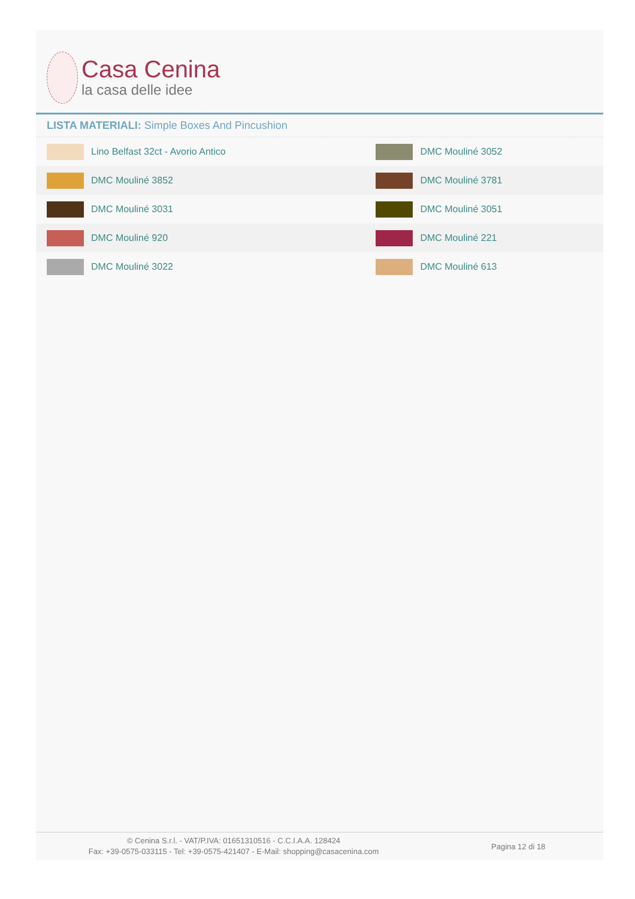Casa Cenina
la casa delle idee
LISTA MATERIALI: Simple Boxes And Pincushion
| Lino Belfast 32ct - Avorio Antico | DMC Mouliné 3052 |
| DMC Mouliné 3852 | DMC Mouliné 3781 |
| DMC Mouliné 3031 | DMC Mouliné 3051 |
| DMC Mouliné 920 | DMC Mouliné 221 |
| DMC Mouliné 3022 | DMC Mouliné 613 |
© Cenina S.r.l. - VAT/P.IVA: 01651310516 - C.C.I.A.A. 128424
Fax: +39-0575-033115 - Tel: +39-0575-421407 - E-Mail: shopping@casacenina.com
Pagina 12 di 18